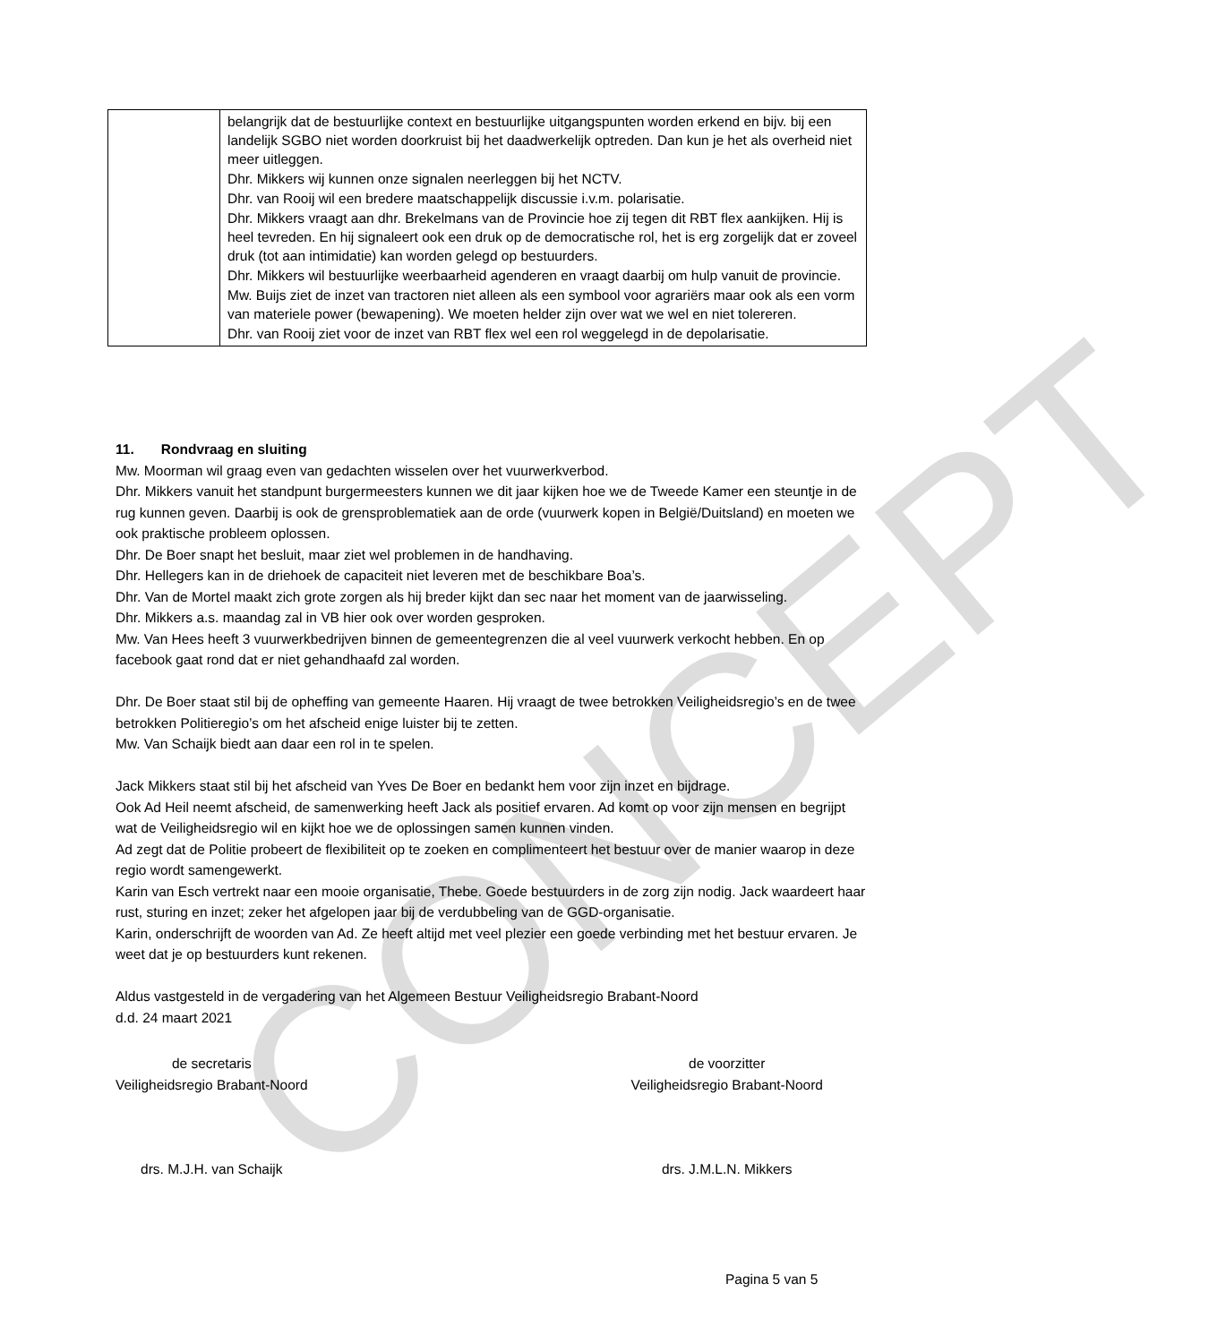CONCEPT
| | belangrijk dat de bestuurlijke context en bestuurlijke uitgangspunten worden erkend en bijv. bij een landelijk SGBO niet worden doorkruist bij het daadwerkelijk optreden. Dan kun je het als overheid niet meer uitleggen. Dhr. Mikkers wij kunnen onze signalen neerleggen bij het NCTV. Dhr. van Rooij wil een bredere maatschappelijk discussie i.v.m. polarisatie. Dhr. Mikkers vraagt aan dhr. Brekelmans van de Provincie hoe zij tegen dit RBT flex aankijken. Hij is heel tevreden. En hij signaleert ook een druk op de democratische rol, het is erg zorgelijk dat er zoveel druk (tot aan intimidatie) kan worden gelegd op bestuurders. Dhr. Mikkers wil bestuurlijke weerbaarheid agenderen en vraagt daarbij om hulp vanuit de provincie. Mw. Buijs ziet de inzet van tractoren niet alleen als een symbool voor agrariërs maar ook als een vorm van materiele power (bewapening). We moeten helder zijn over wat we wel en niet tolereren. Dhr. van Rooij ziet voor de inzet van RBT flex wel een rol weggelegd in de depolarisatie. |
11. Rondvraag en sluiting
Mw. Moorman wil graag even van gedachten wisselen over het vuurwerkverbod.
Dhr. Mikkers vanuit het standpunt burgermeesters kunnen we dit jaar kijken hoe we de Tweede Kamer een steuntje in de rug kunnen geven. Daarbij is ook de grensproblematiek aan de orde (vuurwerk kopen in België/Duitsland) en moeten we ook praktische probleem oplossen.
Dhr. De Boer snapt het besluit, maar ziet wel problemen in de handhaving.
Dhr. Hellegers kan in de driehoek de capaciteit niet leveren met de beschikbare Boa’s.
Dhr. Van de Mortel maakt zich grote zorgen als hij breder kijkt dan sec naar het moment van de jaarwisseling.
Dhr. Mikkers a.s. maandag zal in VB hier ook over worden gesproken.
Mw. Van Hees heeft 3 vuurwerkbedrijven binnen de gemeentegrenzen die al veel vuurwerk verkocht hebben. En op facebook gaat rond dat er niet gehandhaafd zal worden.
Dhr. De Boer staat stil bij de opheffing van gemeente Haaren. Hij vraagt de twee betrokken Veiligheidsregio’s en de twee betrokken Politieregio’s om het afscheid enige luister bij te zetten.
Mw. Van Schaijk biedt aan daar een rol in te spelen.
Jack Mikkers staat stil bij het afscheid van Yves De Boer en bedankt hem voor zijn inzet en bijdrage.
Ook Ad Heil neemt afscheid, de samenwerking heeft Jack als positief ervaren. Ad komt op voor zijn mensen en begrijpt wat de Veiligheidsregio wil en kijkt hoe we de oplossingen samen kunnen vinden.
Ad zegt dat de Politie probeert de flexibiliteit op te zoeken en complimenteert het bestuur over de manier waarop in deze regio wordt samengewerkt.
Karin van Esch vertrekt naar een mooie organisatie, Thebe. Goede bestuurders in de zorg zijn nodig. Jack waardeert haar rust, sturing en inzet; zeker het afgelopen jaar bij de verdubbeling van de GGD-organisatie.
Karin, onderschrijft de woorden van Ad. Ze heeft altijd met veel plezier een goede verbinding met het bestuur ervaren. Je weet dat je op bestuurders kunt rekenen.
Aldus vastgesteld in de vergadering van het Algemeen Bestuur Veiligheidsregio Brabant-Noord
d.d. 24 maart 2021
de secretaris
Veiligheidsregio Brabant-Noord
drs. M.J.H. van Schaijk
de voorzitter
Veiligheidsregio Brabant-Noord
drs. J.M.L.N. Mikkers
Pagina 5 van 5